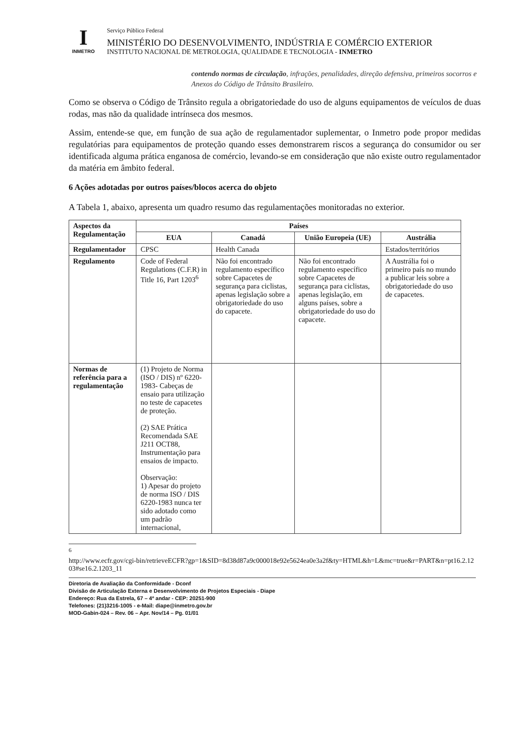I
INMETRO
Serviço Público Federal
MINISTÉRIO DO DESENVOLVIMENTO, INDÚSTRIA E COMÉRCIO EXTERIOR
INSTITUTO NACIONAL DE METROLOGIA, QUALIDADE E TECNOLOGIA - INMETRO
contendo normas de circulação, infrações, penalidades, direção defensiva, primeiros socorros e Anexos do Código de Trânsito Brasileiro.
Como se observa o Código de Trânsito regula a obrigatoriedade do uso de alguns equipamentos de veículos de duas rodas, mas não da qualidade intrínseca dos mesmos.
Assim, entende-se que, em função de sua ação de regulamentador suplementar, o Inmetro pode propor medidas regulatórias para equipamentos de proteção quando esses demonstrarem riscos a segurança do consumidor ou ser identificada alguma prática enganosa de comércio, levando-se em consideração que não existe outro regulamentador da matéria em âmbito federal.
6 Ações adotadas por outros países/blocos acerca do objeto
A Tabela 1, abaixo, apresenta um quadro resumo das regulamentações monitoradas no exterior.
| Aspectos da Regulamentação | Países | | | |
| --- | --- | --- | --- | --- |
| | EUA | Canadá | União Europeia (UE) | Austrália |
| Regulamentador | CPSC | Health Canada | | Estados/territórios |
| Regulamento | Code of Federal Regulations (C.F.R) in Title 16, Part 1203<sup>6</sup> | Não foi encontrado regulamento específico sobre Capacetes de segurança para ciclistas, apenas legislação sobre a obrigatoriedade do uso do capacete. | Não foi encontrado regulamento específico sobre Capacetes de segurança para ciclistas, apenas legislação, em alguns países, sobre a obrigatoriedade do uso do capacete. | A Austrália foi o primeiro país no mundo a publicar leis sobre a obrigatoriedade do uso de capacetes. |
| Normas de referência para a regulamentação | (1) Projeto de Norma (ISO / DIS) nº 6220-1983- Cabeças de ensaio para utilização no teste de capacetes de proteção. (2) SAE Prática Recomendada SAE J211 OCT88, Instrumentação para ensaios de impacto. Observação: 1) Apesar do projeto de norma ISO / DIS 6220-1983 nunca ter sido adotado como um padrão internacional, | | | |
<sup>6</sup>
http://www.ecfr.gov/cgi-bin/retrieveECFR?gp=1&SID=8d38d87a9c000018e92e5624ea0e3a2f&ty=HTML&h=L&mc=true&r=PART&n=pt16.2.1203#se16.2.1203_11
Diretoria de Avaliação da Conformidade - Dconf
Divisão de Articulação Externa e Desenvolvimento de Projetos Especiais - Diape
Endereço: Rua da Estrela, 67 – 4º andar - CEP: 20251-900
Telefones: (21)3216-1005 - e-Mail: diape@inmetro.gov.br
MOD-Gabin-024 – Rev. 06 – Apr. Nov/14 – Pg. 01/01